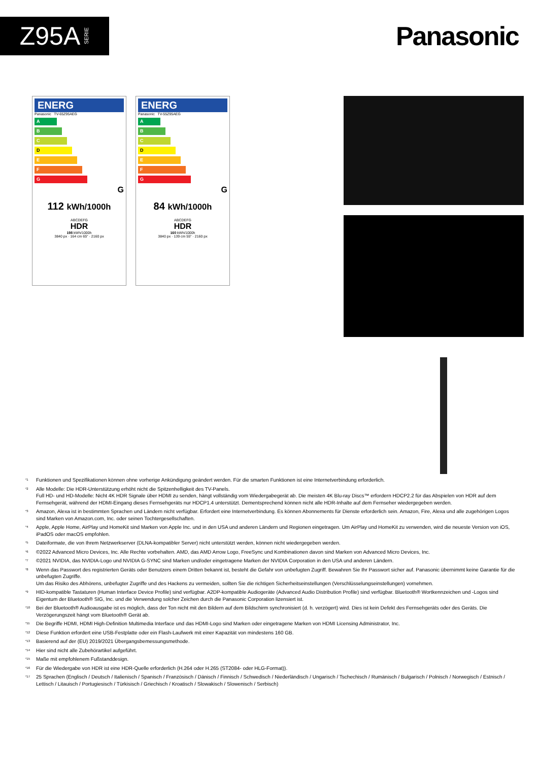Z95A SERIE
Panasonic
ENERG
Panasonic TV-65Z95AEG
A
B
C
D
E
F
G
G
112 kWh/1000h
ABCDEFG
HDR
198 kWh/1000h
3840 px · 164 cm 65" · 2160 px
ENERG
Panasonic TV-55Z95AEG
A
B
C
D
E
F
G
G
84 kWh/1000h
ABCDEFG
HDR
160 kWh/1000h
3840 px · 139 cm 55" · 2160 px
<sup>*1</sup> Funktionen und Spezifikationen können ohne vorherige Ankündigung geändert werden. Für die smarten Funktionen ist eine Internetverbindung erforderlich.
<sup>*2</sup> Alle Modelle: Die HDR-Unterstützung erhöht nicht die Spitzenhelligkeit des TV-Panels.
Full HD- und HD-Modelle: Nicht 4K HDR Signale über HDMI zu senden, hängt vollständig vom Wiedergabegerät ab. Die meisten 4K Blu-ray Discs™ erfordern HDCP2.2 für das Abspielen von HDR auf dem Fernsehgerät, während der HDMI-Eingang dieses Fernsehgeräts nur HDCP1.4 unterstützt. Dementsprechend können nicht alle HDR-Inhalte auf dem Fernseher wiedergegeben werden.
<sup>*3</sup> Amazon, Alexa ist in bestimmten Sprachen und Ländern nicht verfügbar. Erfordert eine Internetverbindung. Es können Abonnements für Dienste erforderlich sein. Amazon, Fire, Alexa und alle zugehörigen Logos sind Marken von Amazon.com, Inc. oder seinen Tochtergesellschaften.
<sup>*4</sup> Apple, Apple Home, AirPlay und HomeKit sind Marken von Apple Inc. und in den USA und anderen Ländern und Regionen eingetragen. Um AirPlay und HomeKit zu verwenden, wird die neueste Version von iOS, iPadOS oder macOS empfohlen.
<sup>*5</sup> Dateiformate, die von Ihrem Netzwerkserver (DLNA-kompatibler Server) nicht unterstützt werden, können nicht wiedergegeben werden.
<sup>*6</sup> ©2022 Advanced Micro Devices, Inc. Alle Rechte vorbehalten. AMD, das AMD Arrow Logo, FreeSync und Kombinationen davon sind Marken von Advanced Micro Devices, Inc.
<sup>*7</sup> ©2021 NVIDIA, das NVIDIA-Logo und NVIDIA G-SYNC sind Marken und/oder eingetragene Marken der NVIDIA Corporation in den USA und anderen Ländern.
<sup>*8</sup> Wenn das Passwort des registrierten Geräts oder Benutzers einem Dritten bekannt ist, besteht die Gefahr von unbefugten Zugriff. Bewahren Sie Ihr Passwort sicher auf. Panasonic übernimmt keine Garantie für die unbefugten Zugriffe.
Um das Risiko des Abhörens, unbefugter Zugriffe und des Hackens zu vermeiden, sollten Sie die richtigen Sicherheitseinstellungen (Verschlüsselungseinstellungen) vornehmen.
<sup>*9</sup> HID-kompatible Tastaturen (Human Interface Device Profile) sind verfügbar. A2DP-kompatible Audiogeräte (Advanced Audio Distribution Profile) sind verfügbar. Bluetooth® Wortkennzeichen und -Logos sind Eigentum der Bluetooth® SIG, Inc. und die Verwendung solcher Zeichen durch die Panasonic Corporation lizensiert ist.
<sup>*10</sup> Bei der Bluetooth® Audioausgabe ist es möglich, dass der Ton nicht mit den Bildern auf dem Bildschirm synchronisiert (d. h. verzögert) wird. Dies ist kein Defekt des Fernsehgeräts oder des Geräts. Die Verzögerungszeit hängt vom Bluetooth® Gerät ab.
<sup>*11</sup> Die Begriffe HDMI, HDMI High-Definition Multimedia Interface und das HDMI-Logo sind Marken oder eingetragene Marken von HDMI Licensing Administrator, Inc.
<sup>*12</sup> Diese Funktion erfordert eine USB-Festplatte oder ein Flash-Laufwerk mit einer Kapazität von mindestens 160 GB.
<sup>*13</sup> Basierend auf der (EU) 2019/2021 Übergangsbemessungsmethode.
<sup>*14</sup> Hier sind nicht alle Zubehörartikel aufgeführt.
<sup>*15</sup> Maße mit empfohlenem Fußstanddesign.
<sup>*16</sup> Für die Wiedergabe von HDR ist eine HDR-Quelle erforderlich (H.264 oder H.265 (ST2084- oder HLG-Format)).
<sup>*17</sup> 25 Sprachen (Englisch / Deutsch / Italienisch / Spanisch / Französisch / Dänisch / Finnisch / Schwedisch / Niederländisch / Ungarisch / Tschechisch / Rumänisch / Bulgarisch / Polnisch / Norwegisch / Estnisch / Lettisch / Litauisch / Portugiesisch / Türkisisch / Griechisch / Kroatisch / Slowakisch / Slowenisch / Serbisch)